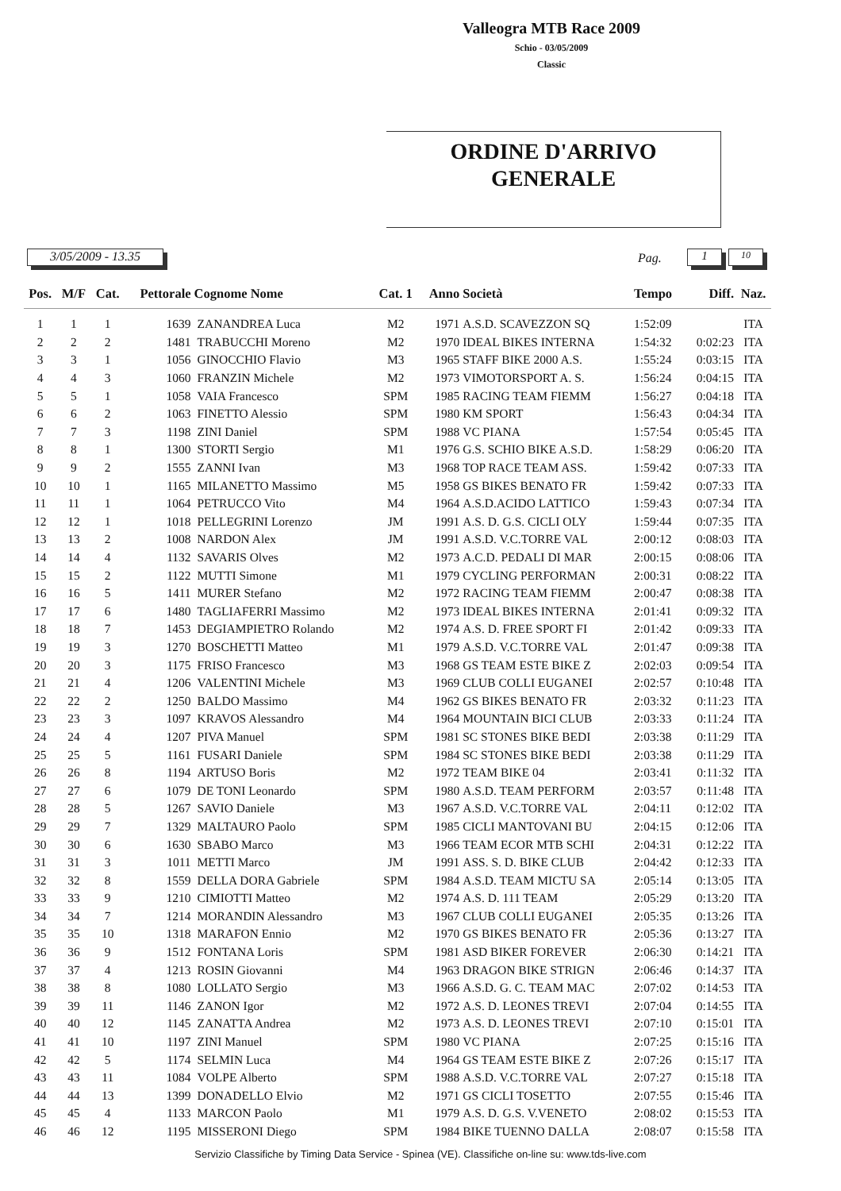Valleogra MTB Race 2009
Schio - 03/05/2009
Classic
ORDINE D'ARRIVO
GENERALE
3/05/2009 - 13.35 Pag. 1 10
| Pos. | M/F | Cat. | Pettorale | Cognome Nome | Cat. 1 | Anno | Società | Tempo | Diff. | Naz. |
| --- | --- | --- | --- | --- | --- | --- | --- | --- | --- | --- |
| 1 | 1 | 1 | 1639 | ZANANDREA Luca | M2 | 1971 | A.S.D. SCAVEZZON SQ | 1:52:09 | | ITA |
| 2 | 2 | 2 | 1481 | TRABUCCHI Moreno | M2 | 1970 | IDEAL BIKES INTERNA | 1:54:32 | 0:02:23 | ITA |
| 3 | 3 | 1 | 1056 | GINOCCHIO Flavio | M3 | 1965 | STAFF BIKE 2000 A.S. | 1:55:24 | 0:03:15 | ITA |
| 4 | 4 | 3 | 1060 | FRANZIN Michele | M2 | 1973 | VIMOTORSPORT A. S. | 1:56:24 | 0:04:15 | ITA |
| 5 | 5 | 1 | 1058 | VAIA Francesco | SPM | 1985 | RACING TEAM FIEMM | 1:56:27 | 0:04:18 | ITA |
| 6 | 6 | 2 | 1063 | FINETTO Alessio | SPM | 1980 | KM SPORT | 1:56:43 | 0:04:34 | ITA |
| 7 | 7 | 3 | 1198 | ZINI Daniel | SPM | 1988 | VC PIANA | 1:57:54 | 0:05:45 | ITA |
| 8 | 8 | 1 | 1300 | STORTI Sergio | M1 | 1976 | G.S. SCHIO BIKE A.S.D. | 1:58:29 | 0:06:20 | ITA |
| 9 | 9 | 2 | 1555 | ZANNI Ivan | M3 | 1968 | TOP RACE TEAM ASS. | 1:59:42 | 0:07:33 | ITA |
| 10 | 10 | 1 | 1165 | MILANETTO Massimo | M5 | 1958 | GS BIKES BENATO FR | 1:59:42 | 0:07:33 | ITA |
| 11 | 11 | 1 | 1064 | PETRUCCO Vito | M4 | 1964 | A.S.D.ACIDO LATTICO | 1:59:43 | 0:07:34 | ITA |
| 12 | 12 | 1 | 1018 | PELLEGRINI Lorenzo | JM | 1991 | A.S. D. G.S. CICLI OLY | 1:59:44 | 0:07:35 | ITA |
| 13 | 13 | 2 | 1008 | NARDON Alex | JM | 1991 | A.S.D. V.C.TORRE VAL | 2:00:12 | 0:08:03 | ITA |
| 14 | 14 | 4 | 1132 | SAVARIS Olves | M2 | 1973 | A.C.D. PEDALI DI MAR | 2:00:15 | 0:08:06 | ITA |
| 15 | 15 | 2 | 1122 | MUTTI Simone | M1 | 1979 | CYCLING PERFORMAN | 2:00:31 | 0:08:22 | ITA |
| 16 | 16 | 5 | 1411 | MURER Stefano | M2 | 1972 | RACING TEAM FIEMM | 2:00:47 | 0:08:38 | ITA |
| 17 | 17 | 6 | 1480 | TAGLIAFERRI Massimo | M2 | 1973 | IDEAL BIKES INTERNA | 2:01:41 | 0:09:32 | ITA |
| 18 | 18 | 7 | 1453 | DEGIAMPIETRO Rolando | M2 | 1974 | A.S. D. FREE SPORT FI | 2:01:42 | 0:09:33 | ITA |
| 19 | 19 | 3 | 1270 | BOSCHETTI Matteo | M1 | 1979 | A.S.D. V.C.TORRE VAL | 2:01:47 | 0:09:38 | ITA |
| 20 | 20 | 3 | 1175 | FRISO Francesco | M3 | 1968 | GS TEAM ESTE BIKE Z | 2:02:03 | 0:09:54 | ITA |
| 21 | 21 | 4 | 1206 | VALENTINI Michele | M3 | 1969 | CLUB COLLI EUGANEI | 2:02:57 | 0:10:48 | ITA |
| 22 | 22 | 2 | 1250 | BALDO Massimo | M4 | 1962 | GS BIKES BENATO FR | 2:03:32 | 0:11:23 | ITA |
| 23 | 23 | 3 | 1097 | KRAVOS Alessandro | M4 | 1964 | MOUNTAIN BICI CLUB | 2:03:33 | 0:11:24 | ITA |
| 24 | 24 | 4 | 1207 | PIVA Manuel | SPM | 1981 | SC STONES BIKE BEDI | 2:03:38 | 0:11:29 | ITA |
| 25 | 25 | 5 | 1161 | FUSARI Daniele | SPM | 1984 | SC STONES BIKE BEDI | 2:03:38 | 0:11:29 | ITA |
| 26 | 26 | 8 | 1194 | ARTUSO Boris | M2 | 1972 | TEAM BIKE 04 | 2:03:41 | 0:11:32 | ITA |
| 27 | 27 | 6 | 1079 | DE TONI Leonardo | SPM | 1980 | A.S.D. TEAM PERFORM | 2:03:57 | 0:11:48 | ITA |
| 28 | 28 | 5 | 1267 | SAVIO Daniele | M3 | 1967 | A.S.D. V.C.TORRE VAL | 2:04:11 | 0:12:02 | ITA |
| 29 | 29 | 7 | 1329 | MALTAURO Paolo | SPM | 1985 | CICLI MANTOVANI BU | 2:04:15 | 0:12:06 | ITA |
| 30 | 30 | 6 | 1630 | SBABO Marco | M3 | 1966 | TEAM ECOR MTB SCHI | 2:04:31 | 0:12:22 | ITA |
| 31 | 31 | 3 | 1011 | METTI Marco | JM | 1991 | ASS. S. D. BIKE CLUB | 2:04:42 | 0:12:33 | ITA |
| 32 | 32 | 8 | 1559 | DELLA DORA Gabriele | SPM | 1984 | A.S.D. TEAM MICTU SA | 2:05:14 | 0:13:05 | ITA |
| 33 | 33 | 9 | 1210 | CIMIOTTI Matteo | M2 | 1974 | A.S. D. 111 TEAM | 2:05:29 | 0:13:20 | ITA |
| 34 | 34 | 7 | 1214 | MORANDIN Alessandro | M3 | 1967 | CLUB COLLI EUGANEI | 2:05:35 | 0:13:26 | ITA |
| 35 | 35 | 10 | 1318 | MARAFON Ennio | M2 | 1970 | GS BIKES BENATO FR | 2:05:36 | 0:13:27 | ITA |
| 36 | 36 | 9 | 1512 | FONTANA Loris | SPM | 1981 | ASD BIKER FOREVER | 2:06:30 | 0:14:21 | ITA |
| 37 | 37 | 4 | 1213 | ROSIN Giovanni | M4 | 1963 | DRAGON BIKE STRIGN | 2:06:46 | 0:14:37 | ITA |
| 38 | 38 | 8 | 1080 | LOLLATO Sergio | M3 | 1966 | A.S.D. G. C. TEAM MAC | 2:07:02 | 0:14:53 | ITA |
| 39 | 39 | 11 | 1146 | ZANON Igor | M2 | 1972 | A.S. D. LEONES TREVI | 2:07:04 | 0:14:55 | ITA |
| 40 | 40 | 12 | 1145 | ZANATTA Andrea | M2 | 1973 | A.S. D. LEONES TREVI | 2:07:10 | 0:15:01 | ITA |
| 41 | 41 | 10 | 1197 | ZINI Manuel | SPM | 1980 | VC PIANA | 2:07:25 | 0:15:16 | ITA |
| 42 | 42 | 5 | 1174 | SELMIN Luca | M4 | 1964 | GS TEAM ESTE BIKE Z | 2:07:26 | 0:15:17 | ITA |
| 43 | 43 | 11 | 1084 | VOLPE Alberto | SPM | 1988 | A.S.D. V.C.TORRE VAL | 2:07:27 | 0:15:18 | ITA |
| 44 | 44 | 13 | 1399 | DONADELLO Elvio | M2 | 1971 | GS CICLI TOSETTO | 2:07:55 | 0:15:46 | ITA |
| 45 | 45 | 4 | 1133 | MARCON Paolo | M1 | 1979 | A.S. D. G.S. V.VENETO | 2:08:02 | 0:15:53 | ITA |
| 46 | 46 | 12 | 1195 | MISSERONI Diego | SPM | 1984 | BIKE TUENNO DALLA | 2:08:07 | 0:15:58 | ITA |
Servizio Classifiche by Timing Data Service - Spinea (VE). Classifiche on-line su: www.tds-live.com